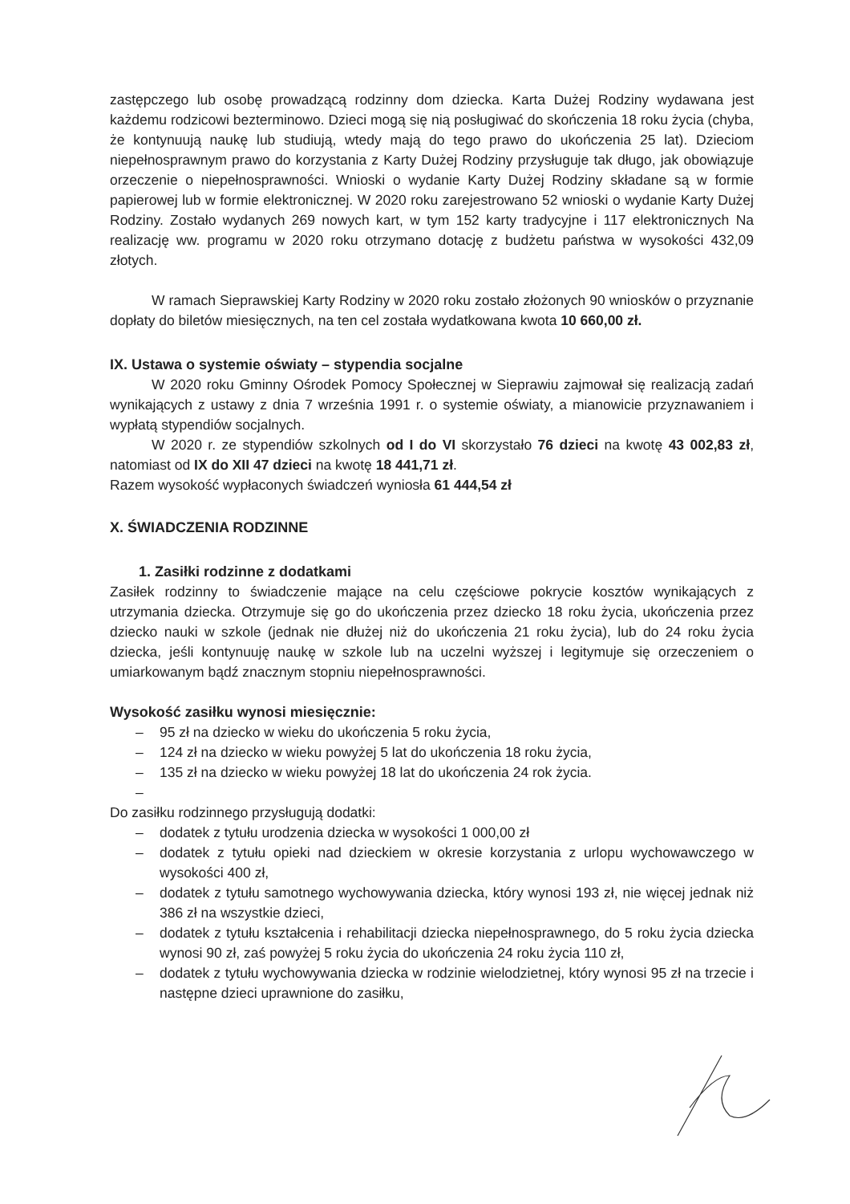zastępczego lub osobę prowadzącą rodzinny dom dziecka. Karta Dużej Rodziny wydawana jest każdemu rodzicowi bezterminowo. Dzieci mogą się nią posługiwać do skończenia 18 roku życia (chyba, że kontynuują naukę lub studiują, wtedy mają do tego prawo do ukończenia 25 lat). Dzieciom niepełnosprawnym prawo do korzystania z Karty Dużej Rodziny przysługuje tak długo, jak obowiązuje orzeczenie o niepełnosprawności. Wnioski o wydanie Karty Dużej Rodziny składane są w formie papierowej lub w formie elektronicznej. W 2020 roku zarejestrowano 52 wnioski o wydanie Karty Dużej Rodziny. Zostało wydanych 269 nowych kart, w tym 152 karty tradycyjne i 117 elektronicznych Na realizację ww. programu w 2020 roku otrzymano dotację z budżetu państwa w wysokości 432,09 złotych.
W ramach Sieprawskiej Karty Rodziny w 2020 roku zostało złożonych 90 wniosków o przyznanie dopłaty do biletów miesięcznych, na ten cel została wydatkowana kwota 10 660,00 zł.
IX. Ustawa o systemie oświaty – stypendia socjalne
W 2020 roku Gminny Ośrodek Pomocy Społecznej w Sieprawiu zajmował się realizacją zadań wynikających z ustawy z dnia 7 września 1991 r. o systemie oświaty, a mianowicie przyznawaniem i wypłatą stypendiów socjalnych.
W 2020 r. ze stypendiów szkolnych od I do VI skorzystało 76 dzieci na kwotę 43 002,83 zł, natomiast od IX do XII 47 dzieci na kwotę 18 441,71 zł.
Razem wysokość wypłaconych świadczeń wyniosła 61 444,54 zł
X. ŚWIADCZENIA RODZINNE
1. Zasiłki rodzinne z dodatkami
Zasiłek rodzinny to świadczenie mające na celu częściowe pokrycie kosztów wynikających z utrzymania dziecka. Otrzymuje się go do ukończenia przez dziecko 18 roku życia, ukończenia przez dziecko nauki w szkole (jednak nie dłużej niż do ukończenia 21 roku życia), lub do 24 roku życia dziecka, jeśli kontynuuję naukę w szkole lub na uczelni wyższej i legitymuje się orzeczeniem o umiarkowanym bądź znacznym stopniu niepełnosprawności.
Wysokość zasiłku wynosi miesięcznie:
– 95 zł na dziecko w wieku do ukończenia 5 roku życia,
– 124 zł na dziecko w wieku powyżej 5 lat do ukończenia 18 roku życia,
– 135 zł na dziecko w wieku powyżej 18 lat do ukończenia 24 rok życia.
–
Do zasiłku rodzinnego przysługują dodatki:
– dodatek z tytułu urodzenia dziecka w wysokości 1 000,00 zł
– dodatek z tytułu opieki nad dzieckiem w okresie korzystania z urlopu wychowawczego w wysokości 400 zł,
– dodatek z tytułu samotnego wychowywania dziecka, który wynosi 193 zł, nie więcej jednak niż 386 zł na wszystkie dzieci,
– dodatek z tytułu kształcenia i rehabilitacji dziecka niepełnosprawnego, do 5 roku życia dziecka wynosi 90 zł, zaś powyżej 5 roku życia do ukończenia 24 roku życia 110 zł,
– dodatek z tytułu wychowywania dziecka w rodzinie wielodzietnej, który wynosi 95 zł na trzecie i następne dzieci uprawnione do zasiłku,